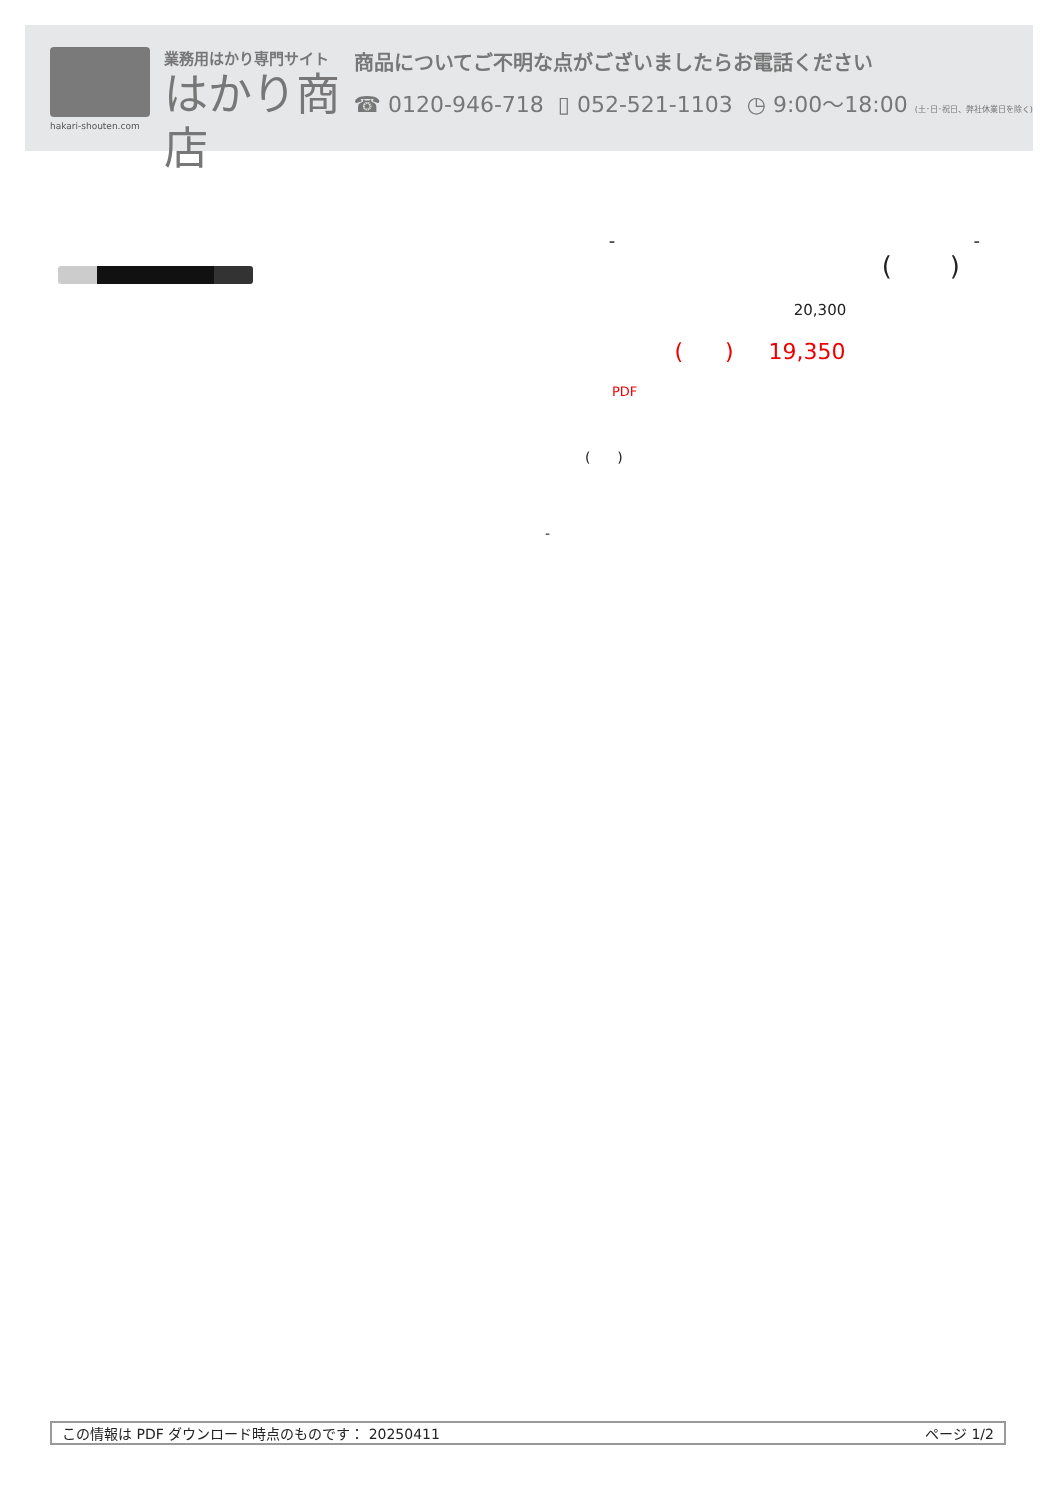hakari-shouten.com
業務用はかり専門サイト
はかり商店
商品についてご不明な点がございましたらお電話ください
☎ 0120-946-718 ▯ 052-521-1103 ◷ 9:00〜18:00 (土･日･祝日、弊社休業日を除く)
- -
( )
20,300
( ) 19,350
PDF
( )
-
この情報は PDF ダウンロード時点のものです： 20250411 ページ 1/2